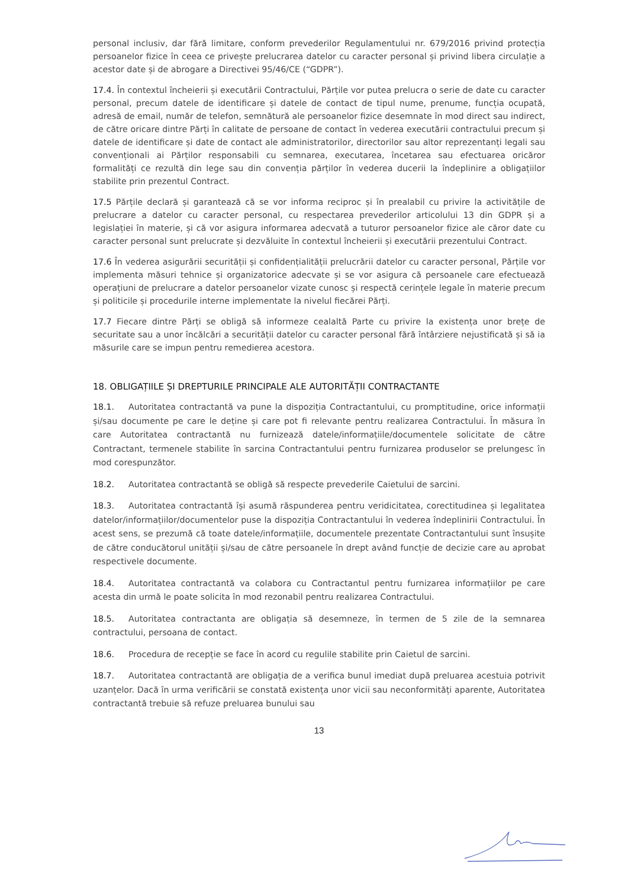personal inclusiv, dar fără limitare, conform prevederilor Regulamentului nr. 679/2016 privind protecția persoanelor fizice în ceea ce privește prelucrarea datelor cu caracter personal și privind libera circulație a acestor date și de abrogare a Directivei 95/46/CE (“GDPR”).
17.4. În contextul încheierii și executării Contractului, Părțile vor putea prelucra o serie de date cu caracter personal, precum datele de identificare și datele de contact de tipul nume, prenume, funcția ocupată, adresă de email, număr de telefon, semnătură ale persoanelor fizice desemnate în mod direct sau indirect, de către oricare dintre Părți în calitate de persoane de contact în vederea executării contractului precum și datele de identificare și date de contact ale administratorilor, directorilor sau altor reprezentanți legali sau convenționali ai Părților responsabili cu semnarea, executarea, încetarea sau efectuarea oricăror formalități ce rezultă din lege sau din convenția părților în vederea ducerii la îndeplinire a obligațiilor stabilite prin prezentul Contract.
17.5 Părțile declară și garantează că se vor informa reciproc și în prealabil cu privire la activitățile de prelucrare a datelor cu caracter personal, cu respectarea prevederilor articolului 13 din GDPR și a legislației în materie, și că vor asigura informarea adecvată a tuturor persoanelor fizice ale căror date cu caracter personal sunt prelucrate și dezvăluite în contextul încheierii și executării prezentului Contract.
17.6 În vederea asigurării securității și confidențialității prelucrării datelor cu caracter personal, Părțile vor implementa măsuri tehnice și organizatorice adecvate și se vor asigura că persoanele care efectuează operațiuni de prelucrare a datelor persoanelor vizate cunosc și respectă cerințele legale în materie precum și politicile și procedurile interne implementate la nivelul fiecărei Părți.
17.7 Fiecare dintre Părți se obligă să informeze cealaltă Parte cu privire la existența unor brețe de securitate sau a unor încălcări a securității datelor cu caracter personal fără întârziere nejustificată și să ia măsurile care se impun pentru remedierea acestora.
18. OBLIGAȚIILE ȘI DREPTURILE PRINCIPALE ALE AUTORITĂȚII CONTRACTANTE
18.1. Autoritatea contractantă va pune la dispoziția Contractantului, cu promptitudine, orice informații și/sau documente pe care le deține și care pot fi relevante pentru realizarea Contractului. În măsura în care Autoritatea contractantă nu furnizează datele/informațiile/documentele solicitate de către Contractant, termenele stabilite în sarcina Contractantului pentru furnizarea produselor se prelungesc în mod corespunzător.
18.2. Autoritatea contractantă se obligă să respecte prevederile Caietului de sarcini.
18.3. Autoritatea contractantă își asumă răspunderea pentru veridicitatea, corectitudinea și legalitatea datelor/informațiilor/documentelor puse la dispoziția Contractantului în vederea îndeplinirii Contractului. În acest sens, se prezumă că toate datele/informațiile, documentele prezentate Contractantului sunt însușite de către conducătorul unității și/sau de către persoanele în drept având funcție de decizie care au aprobat respectivele documente.
18.4. Autoritatea contractantă va colabora cu Contractantul pentru furnizarea informațiilor pe care acesta din urmă le poate solicita în mod rezonabil pentru realizarea Contractului.
18.5. Autoritatea contractanta are obligația să desemneze, în termen de 5 zile de la semnarea contractului, persoana de contact.
18.6. Procedura de recepție se face în acord cu regulile stabilite prin Caietul de sarcini.
18.7. Autoritatea contractantă are obligația de a verifica bunul imediat după preluarea acestuia potrivit uzanțelor. Dacă în urma verificării se constată existența unor vicii sau neconformități aparente, Autoritatea contractantă trebuie să refuze preluarea bunului sau
13